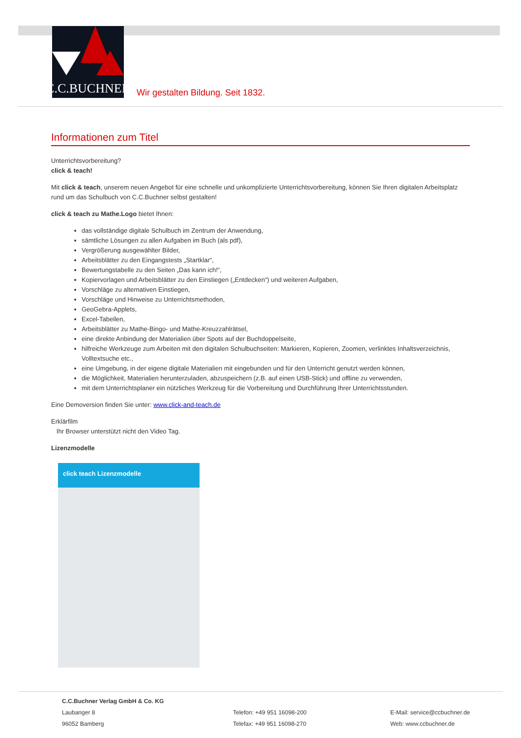C.C.BUCHNER
Wir gestalten Bildung. Seit 1832.
Informationen zum Titel
Unterrichtsvorbereitung?
click & teach!
Mit click & teach, unserem neuen Angebot für eine schnelle und unkomplizierte Unterrichtsvorbereitung, können Sie Ihren digitalen Arbeitsplatz rund um das Schulbuch von C.C.Buchner selbst gestalten!
click & teach zu Mathe.Logo bietet Ihnen:
das vollständige digitale Schulbuch im Zentrum der Anwendung,
sämtliche Lösungen zu allen Aufgaben im Buch (als pdf),
Vergrößerung ausgewählter Bilder,
Arbeitsblätter zu den Eingangstests „Startklar“,
Bewertungstabelle zu den Seiten „Das kann ich!“,
Kopiervorlagen und Arbeitsblätter zu den Einstiegen („Entdecken“) und weiteren Aufgaben,
Vorschläge zu alternativen Einstiegen,
Vorschläge und Hinweise zu Unterrichtsmethoden,
GeoGebra-Applets,
Excel-Tabellen,
Arbeitsblätter zu Mathe-Bingo- und Mathe-Kreuzzahlrätsel,
eine direkte Anbindung der Materialien über Spots auf der Buchdoppelseite,
hilfreiche Werkzeuge zum Arbeiten mit den digitalen Schulbuchseiten: Markieren, Kopieren, Zoomen, verlinktes Inhaltsverzeichnis, Volltextsuche etc.,
eine Umgebung, in der eigene digitale Materialien mit eingebunden und für den Unterricht genutzt werden können,
die Möglichkeit, Materialien herunterzuladen, abzuspeichern (z.B. auf einen USB-Stick) und offline zu verwenden,
mit dem Unterrichtsplaner ein nützliches Werkzeug für die Vorbereitung und Durchführung Ihrer Unterrichtsstunden.
Eine Demoversion finden Sie unter: www.click-and-teach.de
Erklärfilm
Ihr Browser unterstützt nicht den Video Tag.
Lizenzmodelle
click teach Lizenzmodelle
C.C.Buchner Verlag GmbH & Co. KG
Laubanger 8
96052 Bamberg
Telefon: +49 951 16098-200
Telefax: +49 951 16098-270
E-Mail: service@ccbuchner.de
Web: www.ccbuchner.de